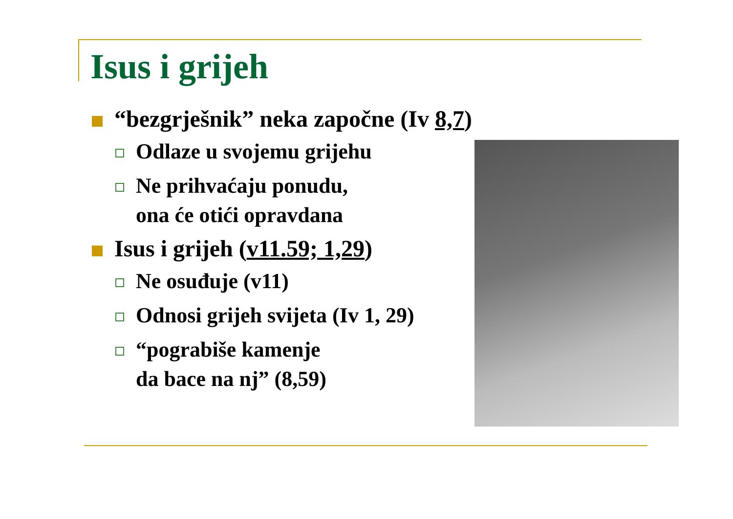Isus i grijeh
“bezgrješnik” neka započne (Iv 8,7)
Odlaze u svojemu grijehu
Ne prihvaćaju ponudu,
ona će otići opravdana
Isus i grijeh (v11.59; 1,29)
Ne osuđuje (v11)
Odnosi grijeh svijeta (Iv 1, 29)
“pograbiše kamenje
da bace na nj” (8,59)